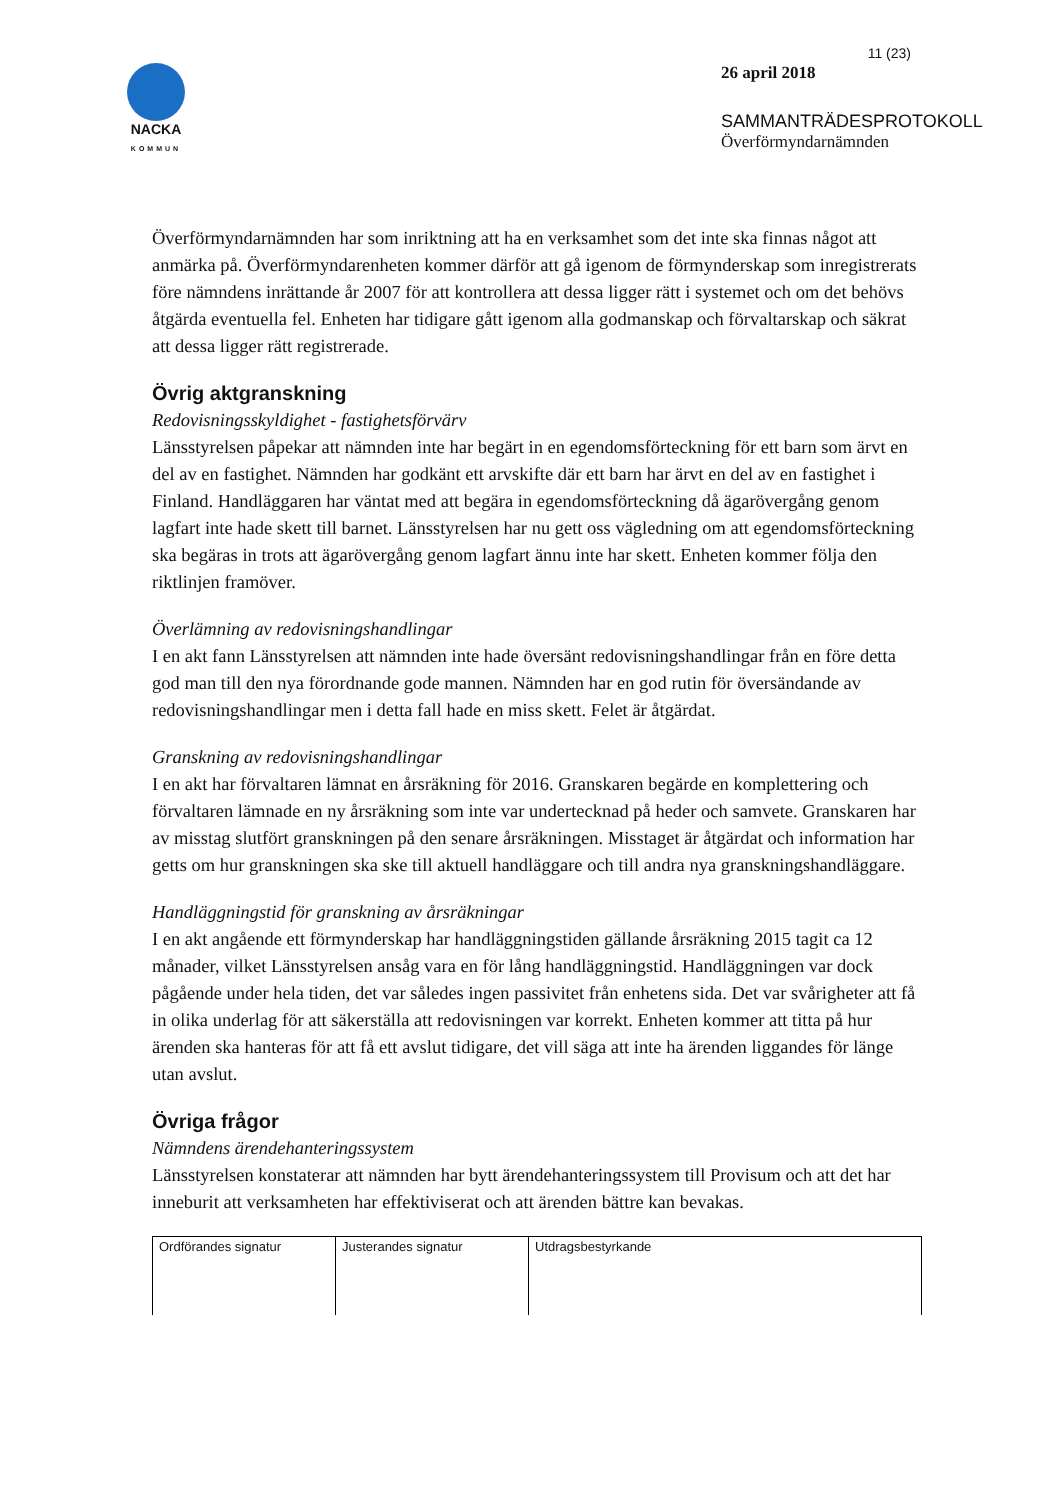NACKA
KOMMUN
11 (23)
26 april 2018
SAMMANTRÄDESPROTOKOLL
Överförmyndarnämnden
Överförmyndarnämnden har som inriktning att ha en verksamhet som det inte ska finnas något att anmärka på. Överförmyndarenheten kommer därför att gå igenom de förmynderskap som inregistrerats före nämndens inrättande år 2007 för att kontrollera att dessa ligger rätt i systemet och om det behövs åtgärda eventuella fel. Enheten har tidigare gått igenom alla godmanskap och förvaltarskap och säkrat att dessa ligger rätt registrerade.
Övrig aktgranskning
Redovisningsskyldighet - fastighetsförvärv
Länsstyrelsen påpekar att nämnden inte har begärt in en egendomsförteckning för ett barn som ärvt en del av en fastighet. Nämnden har godkänt ett arvskifte där ett barn har ärvt en del av en fastighet i Finland. Handläggaren har väntat med att begära in egendomsförteckning då ägarövergång genom lagfart inte hade skett till barnet. Länsstyrelsen har nu gett oss vägledning om att egendomsförteckning ska begäras in trots att ägarövergång genom lagfart ännu inte har skett. Enheten kommer följa den riktlinjen framöver.
Överlämning av redovisningshandlingar
I en akt fann Länsstyrelsen att nämnden inte hade översänt redovisningshandlingar från en före detta god man till den nya förordnande gode mannen. Nämnden har en god rutin för översändande av redovisningshandlingar men i detta fall hade en miss skett. Felet är åtgärdat.
Granskning av redovisningshandlingar
I en akt har förvaltaren lämnat en årsräkning för 2016. Granskaren begärde en komplettering och förvaltaren lämnade en ny årsräkning som inte var undertecknad på heder och samvete. Granskaren har av misstag slutfört granskningen på den senare årsräkningen. Misstaget är åtgärdat och information har getts om hur granskningen ska ske till aktuell handläggare och till andra nya granskningshandläggare.
Handläggningstid för granskning av årsräkningar
I en akt angående ett förmynderskap har handläggningstiden gällande årsräkning 2015 tagit ca 12 månader, vilket Länsstyrelsen ansåg vara en för lång handläggningstid. Handläggningen var dock pågående under hela tiden, det var således ingen passivitet från enhetens sida. Det var svårigheter att få in olika underlag för att säkerställa att redovisningen var korrekt. Enheten kommer att titta på hur ärenden ska hanteras för att få ett avslut tidigare, det vill säga att inte ha ärenden liggandes för länge utan avslut.
Övriga frågor
Nämndens ärendehanteringssystem
Länsstyrelsen konstaterar att nämnden har bytt ärendehanteringssystem till Provisum och att det har inneburit att verksamheten har effektiviserat och att ärenden bättre kan bevakas.
| Ordförandes signatur | Justerandes signatur | Utdragsbestyrkande |